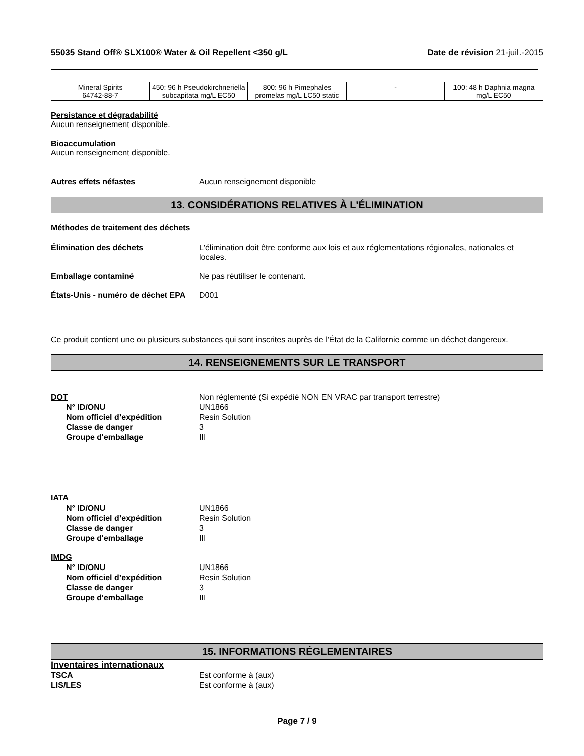55035 Stand Off® SLX100® Water & Oil Repellent <350 g/L Date de révision 21-juil.-2015
| Mineral Spirits 64742-88-7 | 450: 96 h Pseudokirchneriella subcapitata mg/L EC50 | 800: 96 h Pimephales promelas mg/L LC50 static | - | 100: 48 h Daphnia magna mg/L EC50 |
Persistance et dégradabilité
Aucun renseignement disponible.
Bioaccumulation
Aucun renseignement disponible.
Autres effets néfastes Aucun renseignement disponible
13. CONSIDÉRATIONS RELATIVES À L'ÉLIMINATION
Méthodes de traitement des déchets
Élimination des déchets L'élimination doit être conforme aux lois et aux réglementations régionales, nationales et locales.
Emballage contaminé Ne pas réutiliser le contenant.
États-Unis - numéro de déchet EPA D001
Ce produit contient une ou plusieurs substances qui sont inscrites auprès de l'État de la Californie comme un déchet dangereux.
14. RENSEIGNEMENTS SUR LE TRANSPORT
DOT Non réglementé (Si expédié NON EN VRAC par transport terrestre)
N° ID/ONU UN1866
Nom officiel d’expédition Resin Solution
Classe de danger 3
Groupe d'emballage III
IATA
N° ID/ONU UN1866
Nom officiel d’expédition Resin Solution
Classe de danger 3
Groupe d'emballage III
IMDG
N° ID/ONU UN1866
Nom officiel d’expédition Resin Solution
Classe de danger 3
Groupe d'emballage III
15. INFORMATIONS RÉGLEMENTAIRES
Inventaires internationaux
TSCA Est conforme à (aux)
LIS/LES Est conforme à (aux)
Page 7 / 9